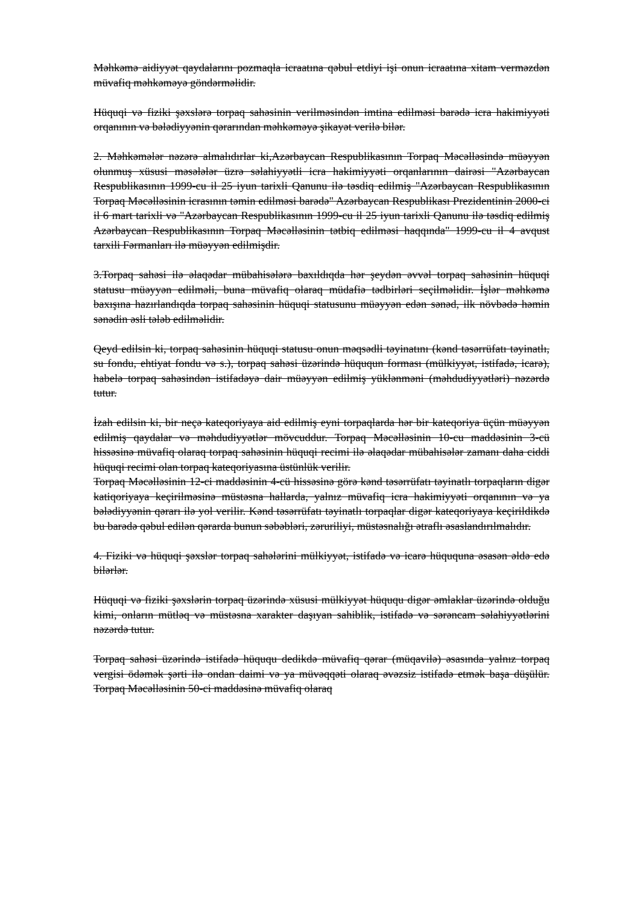Məhkəmə aidiyyət qaydalarını pozmaqla icraatına qəbul etdiyi işi onun icraatına xitam verməzdən müvafiq məhkəməyə göndərməlidir.
Hüquqi və fiziki şəxslərə torpaq sahəsinin verilməsindən imtina edilməsi barədə icra hakimiyyəti orqanının və bələdiyyənin qərarından məhkəməyə şikayət verilə bilər.
2. Məhkəmələr nəzərə almalıdırlar ki,Azərbaycan Respublikasının Torpaq Məcəlləsində müəyyən olunmuş xüsusi məsələlər üzrə səlahiyyətli icra hakimiyyəti orqanlarının dairəsi "Azərbaycan Respublikasının 1999-cu il 25 iyun tarixli Qanunu ilə təsdiq edilmiş "Azərbaycan Respublikasının Torpaq Məcəlləsinin icrasının təmin edilməsi barədə" Azərbaycan Respublikası Prezidentinin 2000-ci il 6 mart tarixli və "Azərbaycan Respublikasının 1999-cu il 25 iyun tarixli Qanunu ilə təsdiq edilmiş Azərbaycan Respublikasının Torpaq Məcəlləsinin tətbiq edilməsi haqqında" 1999-cu il 4 avqust tarxili Fərmanları ilə müəyyən edilmişdir.
3.Torpaq sahəsi ilə əlaqədar mübahisələrə baxıldıqda hər şeydən əvvəl torpaq sahəsinin hüquqi statusu müəyyən edilməli, buna müvafiq olaraq müdafiə tədbirləri seçilməlidir. İşlər məhkəmə baxışına hazırlandıqda torpaq sahəsinin hüquqi statusunu müəyyən edən sənəd, ilk növbədə həmin sənədin əsli tələb edilməlidir.
Qeyd edilsin ki, torpaq sahəsinin hüquqi statusu onun məqsədli təyinatını (kənd təsərrüfatı təyinatlı, su fondu, ehtiyat fondu və s.), torpaq sahəsi üzərində hüququn forması (mülkiyyət, istifadə, icarə), habelə torpaq sahəsindən istifadəyə dair müəyyən edilmiş yüklənməni (məhdudiyyətləri) nəzərdə tutur.
İzah edilsin ki, bir neçə kateqoriyaya aid edilmiş eyni torpaqlarda hər bir kateqoriya üçün müəyyən edilmiş qaydalar və məhdudiyyətlər mövcuddur. Torpaq Məcəlləsinin 10-cu maddəsinin 3-cü hissəsinə müvafiq olaraq torpaq sahəsinin hüquqi recimi ilə əlaqədar mübahisələr zamanı daha ciddi hüquqi recimi olan torpaq kateqoriyasına üstünlük verilir.
Torpaq Məcəlləsinin 12-ci maddəsinin 4-cü hissəsinə görə kənd təsərrüfatı təyinatlı torpaqların digər katiqoriyaya keçirilməsinə müstəsna hallarda, yalnız müvafiq icra hakimiyyəti orqanının və ya bələdiyyənin qərarı ilə yol verilir. Kənd təsərrüfatı təyinatlı torpaqlar digər kateqoriyaya keçirildikdə bu barədə qəbul edilən qərarda bunun səbəbləri, zəruriliyi, müstəsnalığı ətraflı əsaslandırılmalıdır.
4. Fiziki və hüquqi şəxslər torpaq sahələrini mülkiyyət, istifadə və icarə hüququna əsasən əldə edə bilərlər.
Hüquqi və fiziki şəxslərin torpaq üzərində xüsusi mülkiyyət hüququ digər əmlaklar üzərində olduğu kimi, onların mütləq və müstəsna xarakter daşıyan sahiblik, istifadə və sərəncam səlahiyyətlərini nəzərdə tutur.
Torpaq sahəsi üzərində istifadə hüququ dedikdə müvafiq qərar (müqavilə) əsasında yalnız torpaq vergisi ödəmək şərti ilə ondan daimi və ya müvəqqəti olaraq əvəzsiz istifadə etmək başa düşülür. Torpaq Məcəlləsinin 50-ci maddəsinə müvafiq olaraq